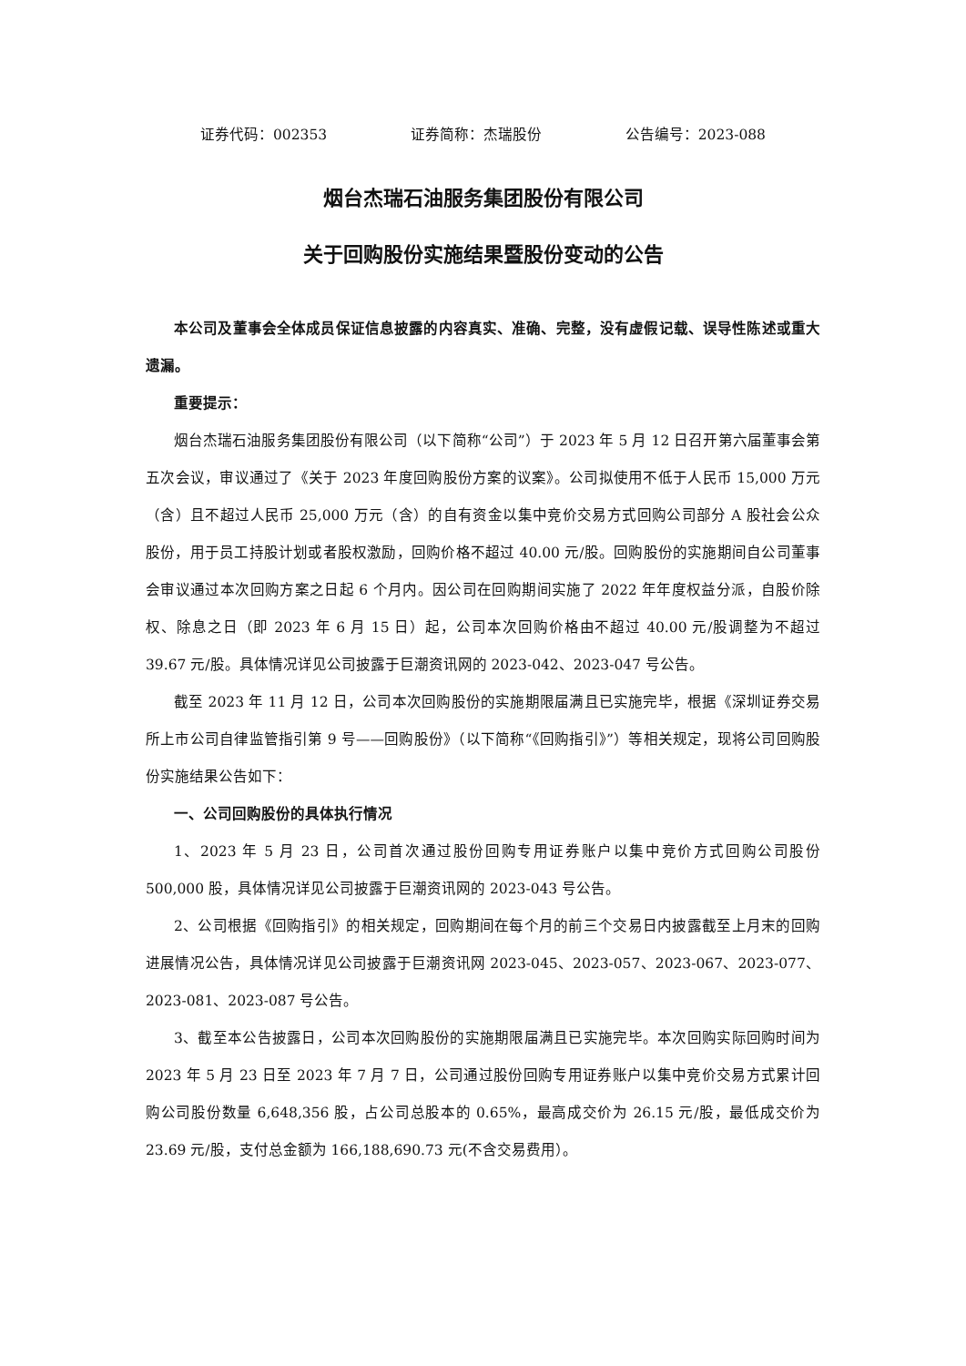证券代码：002353 证券简称：杰瑞股份 公告编号：2023-088
烟台杰瑞石油服务集团股份有限公司
关于回购股份实施结果暨股份变动的公告
本公司及董事会全体成员保证信息披露的内容真实、准确、完整，没有虚假记载、误导性陈述或重大遗漏。
重要提示：
烟台杰瑞石油服务集团股份有限公司（以下简称“公司”）于 2023 年 5 月 12 日召开第六届董事会第五次会议，审议通过了《关于 2023 年度回购股份方案的议案》。公司拟使用不低于人民币 15,000 万元（含）且不超过人民币 25,000 万元（含）的自有资金以集中竞价交易方式回购公司部分 A 股社会公众股份，用于员工持股计划或者股权激励，回购价格不超过 40.00 元/股。回购股份的实施期间自公司董事会审议通过本次回购方案之日起 6 个月内。因公司在回购期间实施了 2022 年年度权益分派，自股价除权、除息之日（即 2023 年 6 月 15 日）起，公司本次回购价格由不超过 40.00 元/股调整为不超过 39.67 元/股。具体情况详见公司披露于巨潮资讯网的 2023-042、2023-047 号公告。
截至 2023 年 11 月 12 日，公司本次回购股份的实施期限届满且已实施完毕，根据《深圳证券交易所上市公司自律监管指引第 9 号——回购股份》（以下简称“《回购指引》”）等相关规定，现将公司回购股份实施结果公告如下：
一、公司回购股份的具体执行情况
1、2023 年 5 月 23 日，公司首次通过股份回购专用证券账户以集中竞价方式回购公司股份 500,000 股，具体情况详见公司披露于巨潮资讯网的 2023-043 号公告。
2、公司根据《回购指引》的相关规定，回购期间在每个月的前三个交易日内披露截至上月末的回购进展情况公告，具体情况详见公司披露于巨潮资讯网 2023-045、2023-057、2023-067、2023-077、2023-081、2023-087 号公告。
3、截至本公告披露日，公司本次回购股份的实施期限届满且已实施完毕。本次回购实际回购时间为 2023 年 5 月 23 日至 2023 年 7 月 7 日，公司通过股份回购专用证券账户以集中竞价交易方式累计回购公司股份数量 6,648,356 股，占公司总股本的 0.65%，最高成交价为 26.15 元/股，最低成交价为 23.69 元/股，支付总金额为 166,188,690.73 元(不含交易费用）。